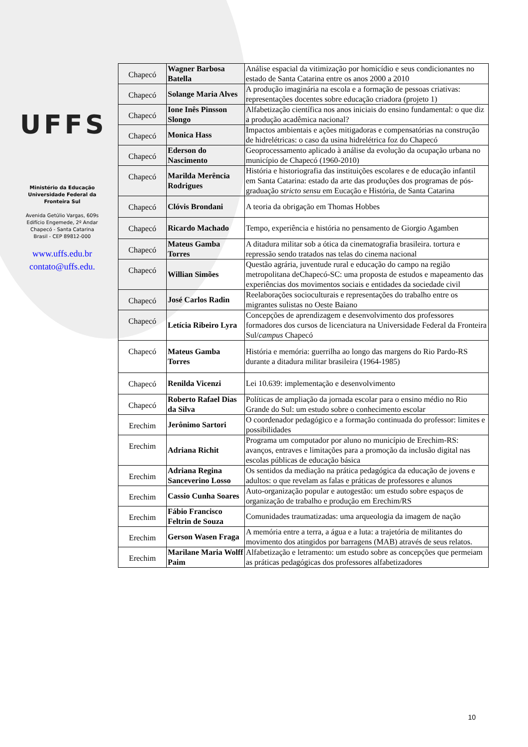UFFS
Ministério da Educação
Universidade Federal da
Fronteira Sul
Avenida Getúlio Vargas, 609s
Edifício Engemede, 2º Andar
Chapecó - Santa Catarina
Brasil - CEP 89812-000
www.uffs.edu.br
contato@uffs.edu.
| Chapecó | Wagner Barbosa Batella | Análise espacial da vitimização por homicídio e seus condicionantes no estado de Santa Catarina entre os anos 2000 a 2010 |
| Chapecó | Solange Maria Alves | A produção imaginária na escola e a formação de pessoas criativas: representações docentes sobre educação criadora (projeto 1) |
| Chapecó | Ione Inês Pinsson Slongo | Alfabetização científica nos anos iniciais do ensino fundamental: o que diz a produção acadêmica nacional? |
| Chapecó | Monica Hass | Impactos ambientais e ações mitigadoras e compensatórias na construção de hidrelétricas: o caso da usina hidrelétrica foz do Chapecó |
| Chapecó | Ederson do Nascimento | Geoprocessamento aplicado à análise da evolução da ocupação urbana no município de Chapecó (1960-2010) |
| Chapecó | Marilda Merência Rodrigues | História e historiografia das instituições escolares e de educação infantil em Santa Catarina: estado da arte das produções dos programas de pós-graduação s tricto sensu em Eucação e História, de Santa Catarina |
| Chapecó | Clóvis Brondani | A teoria da obrigação em Thomas Hobbes |
| Chapecó | Ricardo Machado | Tempo, experiência e história no pensamento de Giorgio Agamben |
| Chapecó | Mateus Gamba Torres | A ditadura militar sob a ótica da cinematografia brasileira. tortura e repressão sendo tratados nas telas do cinema nacional |
| Chapecó | Willian Simões | Questão agrária, juventude rural e educação do campo na região metropolitana deChapecó-SC: uma proposta de estudos e mapeamento das experiências dos movimentos sociais e entidades da sociedade civil |
| Chapecó | José Carlos Radin | Reelaborações socioculturais e representações do trabalho entre os migrantes sulistas no Oeste Baiano |
| Chapecó | Letícia Ribeiro Lyra | Concepções de aprendizagem e desenvolvimento dos professores formadores dos cursos de licenciatura na Universidade Federal da Fronteira Sul/ campus Chapecó |
| Chapecó | Mateus Gamba Torres | História e memória: guerrilha ao longo das margens do Rio Pardo-RS durante a ditadura militar brasileira (1964-1985) |
| Chapecó | Renilda Vicenzi | Lei 10.639: implementação e desenvolvimento |
| Chapecó | Roberto Rafael Dias da Silva | Políticas de ampliação da jornada escolar para o ensino médio no Rio Grande do Sul: um estudo sobre o conhecimento escolar |
| Erechim | Jerônimo Sartori | O coordenador pedagógico e a formação continuada do professor: limites e possibilidades |
| Erechim | Adriana Richit | Programa um computador por aluno no município de Erechim-RS: avanços, entraves e limitações para a promoção da inclusão digital nas escolas públicas de educação básica |
| Erechim | Adriana Regina Sanceverino Losso | Os sentidos da mediação na prática pedagógica da educação de jovens e adultos: o que revelam as falas e práticas de professores e alunos |
| Erechim | Cassio Cunha Soares | Auto-organização popular e autogestão: um estudo sobre espaços de organização de trabalho e produção em Erechim/RS |
| Erechim | Fábio Francisco Feltrin de Souza | Comunidades traumatizadas: uma arqueologia da imagem de nação |
| Erechim | Gerson Wasen Fraga | A memória entre a terra, a água e a luta: a trajetória de militantes do movimento dos atingidos por barragens (MAB) através de seus relatos. |
| Erechim | Marilane Maria Wolff Paim | Alfabetização e letramento: um estudo sobre as concepções que permeiam as práticas pedagógicas dos professores alfabetizadores |
10